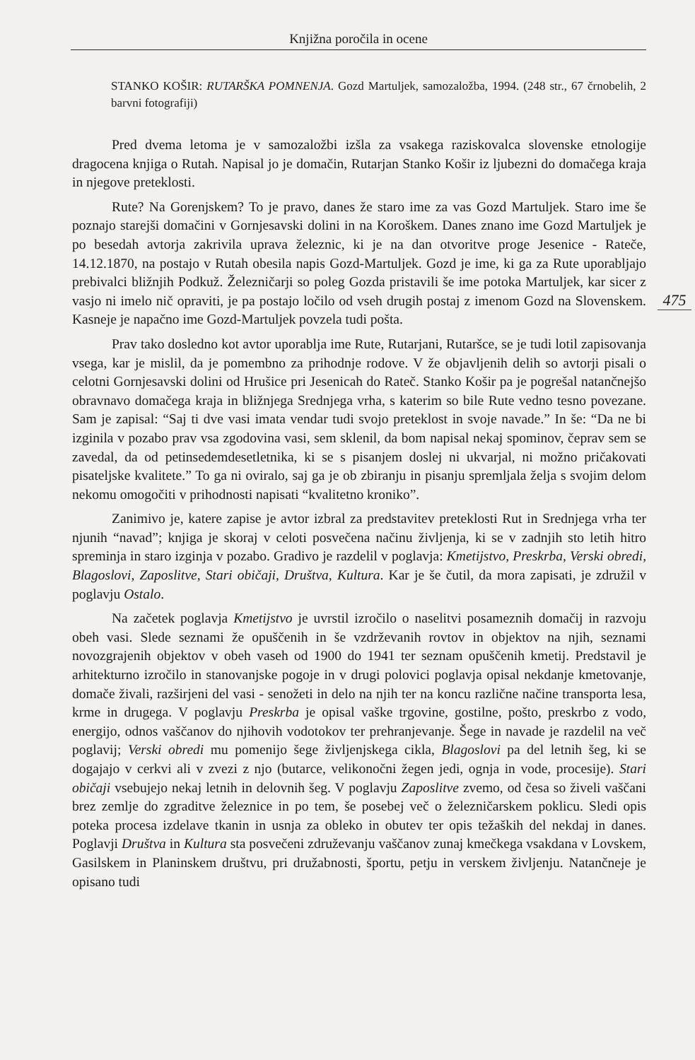Knjižna poročila in ocene
475
STANKO KOŠIR: RUTARŠKA POMNENJA. Gozd Martuljek, samozaložba, 1994. (248 str., 67 črnobelih, 2 barvni fotografiji)
Pred dvema letoma je v samozaložbi izšla za vsakega raziskovalca slovenske etnologije dragocena knjiga o Rutah. Napisal jo je domačin, Rutarjan Stanko Košir iz ljubezni do domačega kraja in njegove preteklosti.
Rute? Na Gorenjskem? To je pravo, danes že staro ime za vas Gozd Martuljek. Staro ime še poznajo starejši domačini v Gornjesavski dolini in na Koroškem. Danes znano ime Gozd Martuljek je po besedah avtorja zakrivila uprava železnic, ki je na dan otvoritve proge Jesenice - Rateče, 14.12.1870, na postajo v Rutah obesila napis Gozd-Martuljek. Gozd je ime, ki ga za Rute uporabljajo prebivalci bližnjih Podkuž. Železničarji so poleg Gozda pristavili še ime potoka Martuljek, kar sicer z vasjo ni imelo nič opraviti, je pa postajo ločilo od vseh drugih postaj z imenom Gozd na Slovenskem. Kasneje je napačno ime Gozd-Martuljek povzela tudi pošta.
Prav tako dosledno kot avtor uporablja ime Rute, Rutarjani, Rutaršce, se je tudi lotil zapisovanja vsega, kar je mislil, da je pomembno za prihodnje rodove. V že objavljenih delih so avtorji pisali o celotni Gornjesavski dolini od Hrušice pri Jesenicah do Rateč. Stanko Košir pa je pogrešal natančnejšo obravnavo domačega kraja in bližnjega Srednjega vrha, s katerim so bile Rute vedno tesno povezane. Sam je zapisal: “Saj ti dve vasi imata vendar tudi svojo preteklost in svoje navade.” In še: “Da ne bi izginila v pozabo prav vsa zgodovina vasi, sem sklenil, da bom napisal nekaj spominov, čeprav sem se zavedal, da od petinsedemdesetletnika, ki se s pisanjem doslej ni ukvarjal, ni možno pričakovati pisateljske kvalitete.” To ga ni oviralo, saj ga je ob zbiranju in pisanju spremljala želja s svojim delom nekomu omogočiti v prihodnosti napisati “kvalitetno kroniko”.
Zanimivo je, katere zapise je avtor izbral za predstavitev preteklosti Rut in Srednjega vrha ter njunih “navad”; knjiga je skoraj v celoti posvečena načinu življenja, ki se v zadnjih sto letih hitro spreminja in staro izginja v pozabo. Gradivo je razdelil v poglavja: Kmetijstvo, Preskrba, Verski obredi, Blagoslovi, Zaposlitve, Stari običaji, Društva, Kultura. Kar je še čutil, da mora zapisati, je združil v poglavju Ostalo.
Na začetek poglavja Kmetijstvo je uvrstil izročilo o naselitvi posameznih domačij in razvoju obeh vasi. Slede seznami že opuščenih in še vzdrževanih rovtov in objektov na njih, seznami novozgrajenih objektov v obeh vaseh od 1900 do 1941 ter seznam opuščenih kmetij. Predstavil je arhitekturno izročilo in stanovanjske pogoje in v drugi polovici poglavja opisal nekdanje kmetovanje, domače živali, razširjeni del vasi - senožeti in delo na njih ter na koncu različne načine transporta lesa, krme in drugega. V poglavju Preskrba je opisal vaške trgovine, gostilne, pošto, preskrbo z vodo, energijo, odnos vaščanov do njihovih vodotokov ter prehranjevanje. Šege in navade je razdelil na več poglavij; Verski obredi mu pomenijo šege življenjskega cikla, Blagoslovi pa del letnih šeg, ki se dogajajo v cerkvi ali v zvezi z njo (butarce, velikonočni žegen jedi, ognja in vode, procesije). Stari običaji vsebujejo nekaj letnih in delovnih šeg. V poglavju Zaposlitve zvemo, od česa so živeli vaščani brez zemlje do zgraditve železnice in po tem, še posebej več o železničarskem poklicu. Sledi opis poteka procesa izdelave tkanin in usnja za obleko in obutev ter opis težaških del nekdaj in danes. Poglavji Društva in Kultura sta posvečeni združevanju vaščanov zunaj kmečkega vsakdana v Lovskem, Gasilskem in Planinskem društvu, pri družabnosti, športu, petju in verskem življenju. Natančneje je opisano tudi